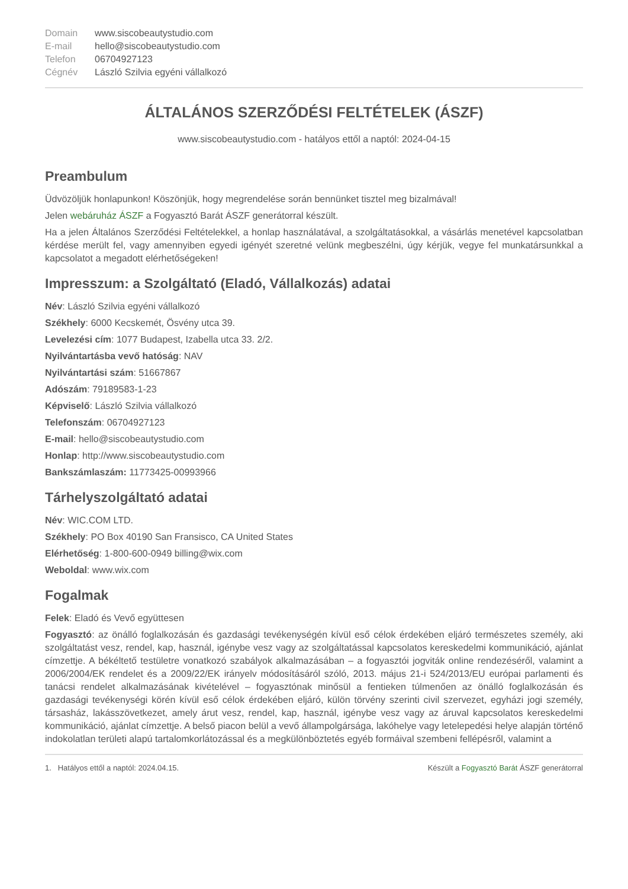| Domain | www.siscobeautystudio.com |
| E-mail | hello@siscobeautystudio.com |
| Telefon | 06704927123 |
| Cégnév | László Szilvia egyéni vállalkozó |
ÁLTALÁNOS SZERZŐDÉSI FELTÉTELEK (ÁSZF)
www.siscobeautystudio.com - hatályos ettől a naptól: 2024-04-15
Preambulum
Üdvözöljük honlapunkon! Köszönjük, hogy megrendelése során bennünket tisztel meg bizalmával!
Jelen webáruház ÁSZF a Fogyasztó Barát ÁSZF generátorral készült.
Ha a jelen Általános Szerződési Feltételekkel, a honlap használatával, a szolgáltatásokkal, a vásárlás menetével kapcsolatban kérdése merült fel, vagy amennyiben egyedi igényét szeretné velünk megbeszélni, úgy kérjük, vegye fel munkatársunkkal a kapcsolatot a megadott elérhetőségeken!
Impresszum: a Szolgáltató (Eladó, Vállalkozás) adatai
Név: László Szilvia egyéni vállalkozó
Székhely: 6000 Kecskemét, Ösvény utca 39.
Levelezési cím: 1077 Budapest, Izabella utca 33. 2/2.
Nyilvántartásba vevő hatóság: NAV
Nyilvántartási szám: 51667867
Adószám: 79189583-1-23
Képviselő: László Szilvia vállalkozó
Telefonszám: 06704927123
E-mail: hello@siscobeautystudio.com
Honlap: http://www.siscobeautystudio.com
Bankszámlaszám: 11773425-00993966
Tárhelyszolgáltató adatai
Név: WIC.COM LTD.
Székhely: PO Box 40190 San Fransisco, CA United States
Elérhetőség: 1-800-600-0949 billing@wix.com
Weboldal: www.wix.com
Fogalmak
Felek: Eladó és Vevő együttesen
Fogyasztó: az önálló foglalkozásán és gazdasági tevékenységén kívül eső célok érdekében eljáró természetes személy, aki szolgáltatást vesz, rendel, kap, használ, igénybe vesz vagy az szolgáltatással kapcsolatos kereskedelmi kommunikáció, ajánlat címzettje. A békéltető testületre vonatkozó szabályok alkalmazásában – a fogyasztói jogviták online rendezéséről, valamint a 2006/2004/EK rendelet és a 2009/22/EK irányelv módosításáról szóló, 2013. május 21-i 524/2013/EU európai parlamenti és tanácsi rendelet alkalmazásának kivételével – fogyasztónak minősül a fentieken túlmenően az önálló foglalkozásán és gazdasági tevékenységi körén kívül eső célok érdekében eljáró, külön törvény szerinti civil szervezet, egyházi jogi személy, társasház, lakásszövetkezet, amely árut vesz, rendel, kap, használ, igénybe vesz vagy az áruval kapcsolatos kereskedelmi kommunikáció, ajánlat címzettje. A belső piacon belül a vevő állampolgársága, lakóhelye vagy letelepedési helye alapján történő indokolatlan területi alapú tartalomkorlátozással és a megkülönböztetés egyéb formáival szembeni fellépésről, valamint a
1. Hatályos ettől a naptól: 2024.04.15. Készült a Fogyasztó Barát ÁSZF generátorral